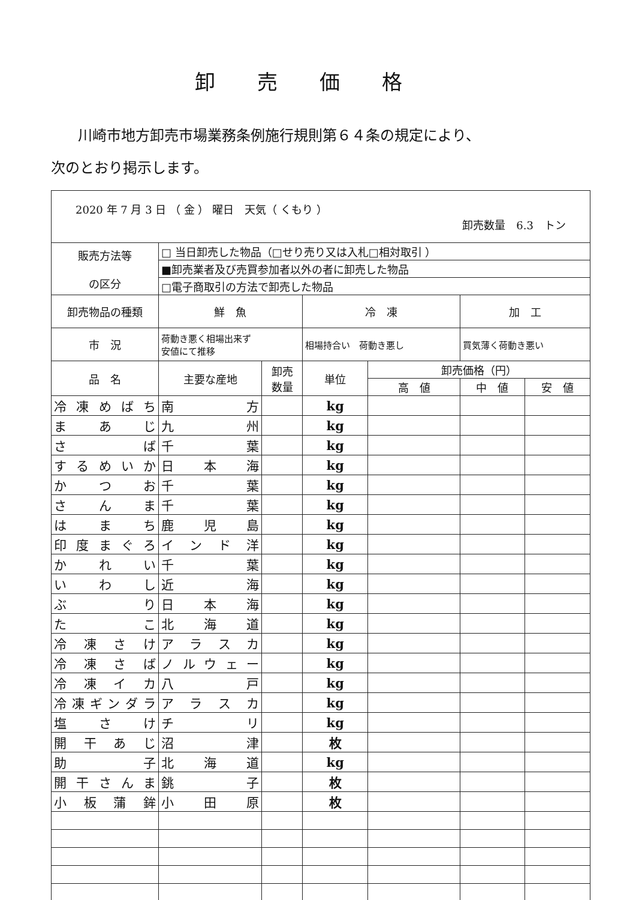卸売価格
川崎市地方卸売市場業務条例施行規則第６４条の規定により、
次のとおり掲示します。
| 2020 年 7 月 3 日 （ 金 ） 曜日 天気（ くもり ） 卸売数量 6.3 トン | | | | | | |
| 販売方法等 の区分 | □ 当日卸売した物品（□せり売り又は入札□相対取引 ） | | | | | |
| | ■卸売業者及び売買参加者以外の者に卸売した物品 | | | | | |
| | □電子商取引の方法で卸売した物品 | | | | | |
| 卸売物品の種類 | 鮮 魚 | | 冷 凍 | | 加 工 | |
| 市 況 | 荷動き悪く相場出来ず 安値にて推移 | | 相場持合い 荷動き悪し | | 買気薄く荷動き悪い | |
| 品 名 | 主要な産地 | 卸売 数量 | 単位 | 卸売価格（円） | | |
| | | | | 高 値 | 中 値 | 安 値 |
| 冷凍めばち | 南 方 | | kg | | | |
| まあじ | 九 州 | | kg | | | |
| さ ば | 千 葉 | | kg | | | |
| するめいか | 日本海 | | kg | | | |
| かつお | 千 葉 | | kg | | | |
| さんま | 千 葉 | | kg | | | |
| はまち | 鹿児島 | | kg | | | |
| 印度まぐろ | インド洋 | | kg | | | |
| かれい | 千 葉 | | kg | | | |
| いわし | 近 海 | | kg | | | |
| ぶ り | 日本海 | | kg | | | |
| た こ | 北海道 | | kg | | | |
| 冷凍さけ | アラスカ | | kg | | | |
| 冷凍さば | ノルウェー | | kg | | | |
| 冷凍イカ | 八 戸 | | kg | | | |
| 冷凍ギンダラ | アラスカ | | kg | | | |
| 塩さけ | チ リ | | kg | | | |
| 開干あじ | 沼 津 | | 枚 | | | |
| 助 子 | 北海道 | | kg | | | |
| 開干さんま | 銚 子 | | 枚 | | | |
| 小板蒲鉾 | 小田原 | | 枚 | | | |